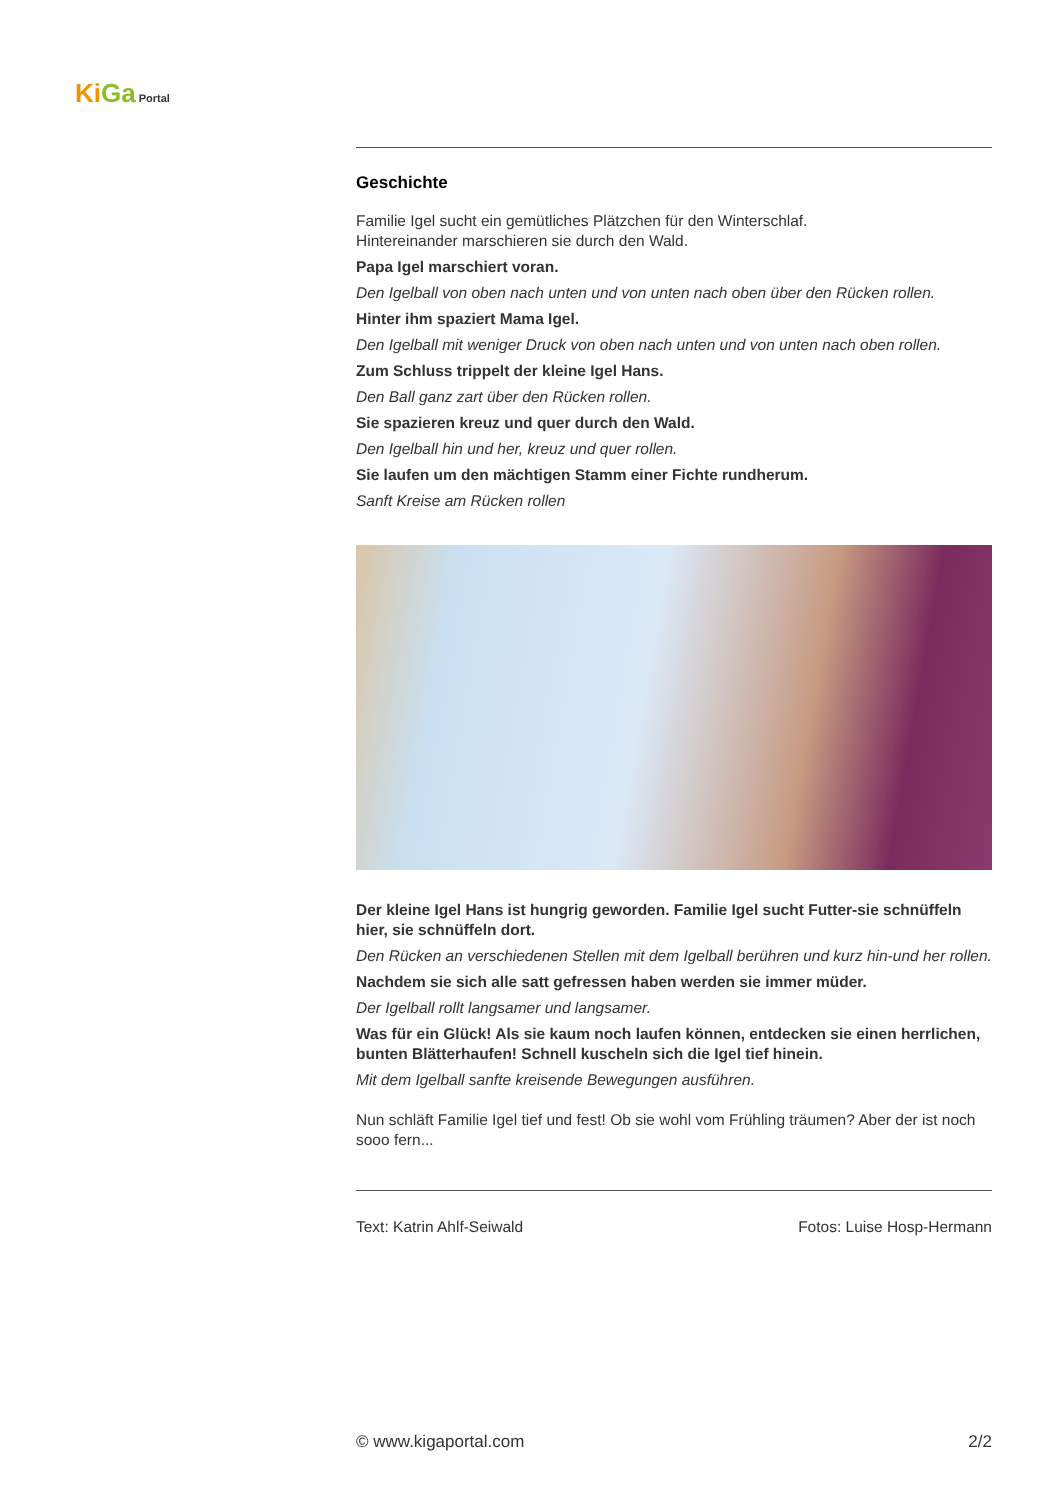Ki Ga Portal
Geschichte
Familie Igel sucht ein gemütliches Plätzchen für den Winterschlaf.
Hintereinander marschieren sie durch den Wald.
Papa Igel marschiert voran.
Den Igelball von oben nach unten und von unten nach oben über den Rücken rollen.
Hinter ihm spaziert Mama Igel.
Den Igelball mit weniger Druck von oben nach unten und von unten nach oben rollen.
Zum Schluss trippelt der kleine Igel Hans.
Den Ball ganz zart über den Rücken rollen.
Sie spazieren kreuz und quer durch den Wald.
Den Igelball hin und her, kreuz und quer rollen.
Sie laufen um den mächtigen Stamm einer Fichte rundherum.
Sanft Kreise am Rücken rollen
Der kleine Igel Hans ist hungrig geworden. Familie Igel sucht Futter-sie schnüffeln hier, sie schnüffeln dort.
Den Rücken an verschiedenen Stellen mit dem Igelball berühren und kurz hin-und her rollen.
Nachdem sie sich alle satt gefressen haben werden sie immer müder.
Der Igelball rollt langsamer und langsamer.
Was für ein Glück! Als sie kaum noch laufen können, entdecken sie einen herrlichen, bunten Blätterhaufen! Schnell kuscheln sich die Igel tief hinein.
Mit dem Igelball sanfte kreisende Bewegungen ausführen.
Nun schläft Familie Igel tief und fest! Ob sie wohl vom Frühling träumen? Aber der ist noch sooo fern...
Text: Katrin Ahlf-Seiwald Fotos: Luise Hosp-Hermann
© www.kigaportal.com 2/2